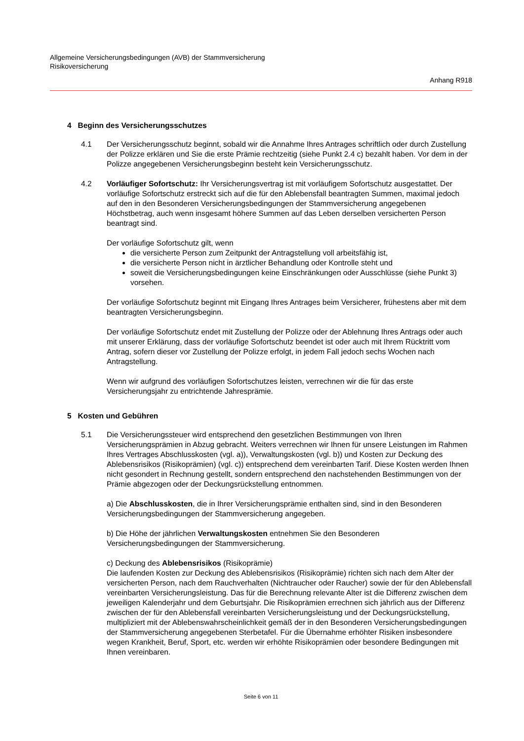Allgemeine Versicherungsbedingungen (AVB) der Stammversicherung
Risikoversicherung
Anhang R918
4 Beginn des Versicherungsschutzes
4.1 Der Versicherungsschutz beginnt, sobald wir die Annahme Ihres Antrages schriftlich oder durch Zustellung der Polizze erklären und Sie die erste Prämie rechtzeitig (siehe Punkt 2.4 c) bezahlt haben. Vor dem in der Polizze angegebenen Versicherungsbeginn besteht kein Versicherungsschutz.
4.2 Vorläufiger Sofortschutz: Ihr Versicherungsvertrag ist mit vorläufigem Sofortschutz ausgestattet. Der vorläufige Sofortschutz erstreckt sich auf die für den Ablebensfall beantragten Summen, maximal jedoch auf den in den Besonderen Versicherungsbedingungen der Stammversicherung angegebenen Höchstbetrag, auch wenn insgesamt höhere Summen auf das Leben derselben versicherten Person beantragt sind.
Der vorläufige Sofortschutz gilt, wenn
die versicherte Person zum Zeitpunkt der Antragstellung voll arbeitsfähig ist,
die versicherte Person nicht in ärztlicher Behandlung oder Kontrolle steht und
soweit die Versicherungsbedingungen keine Einschränkungen oder Ausschlüsse (siehe Punkt 3) vorsehen.
Der vorläufige Sofortschutz beginnt mit Eingang Ihres Antrages beim Versicherer, frühestens aber mit dem beantragten Versicherungsbeginn.
Der vorläufige Sofortschutz endet mit Zustellung der Polizze oder der Ablehnung Ihres Antrags oder auch mit unserer Erklärung, dass der vorläufige Sofortschutz beendet ist oder auch mit Ihrem Rücktritt vom Antrag, sofern dieser vor Zustellung der Polizze erfolgt, in jedem Fall jedoch sechs Wochen nach Antragstellung.
Wenn wir aufgrund des vorläufigen Sofortschutzes leisten, verrechnen wir die für das erste Versicherungsjahr zu entrichtende Jahresprämie.
5 Kosten und Gebühren
5.1 Die Versicherungssteuer wird entsprechend den gesetzlichen Bestimmungen von Ihren Versicherungsprämien in Abzug gebracht. Weiters verrechnen wir Ihnen für unsere Leistungen im Rahmen Ihres Vertrages Abschlusskosten (vgl. a)), Verwaltungskosten (vgl. b)) und Kosten zur Deckung des Ablebensrisikos (Risikoprämien) (vgl. c)) entsprechend dem vereinbarten Tarif. Diese Kosten werden Ihnen nicht gesondert in Rechnung gestellt, sondern entsprechend den nachstehenden Bestimmungen von der Prämie abgezogen oder der Deckungsrückstellung entnommen.
a) Die Abschlusskosten, die in Ihrer Versicherungsprämie enthalten sind, sind in den Besonderen Versicherungsbedingungen der Stammversicherung angegeben.
b) Die Höhe der jährlichen Verwaltungskosten entnehmen Sie den Besonderen Versicherungsbedingungen der Stammversicherung.
c) Deckung des Ablebensrisikos (Risikoprämie)
Die laufenden Kosten zur Deckung des Ablebensrisikos (Risikoprämie) richten sich nach dem Alter der versicherten Person, nach dem Rauchverhalten (Nichtraucher oder Raucher) sowie der für den Ablebensfall vereinbarten Versicherungsleistung. Das für die Berechnung relevante Alter ist die Differenz zwischen dem jeweiligen Kalenderjahr und dem Geburtsjahr. Die Risikoprämien errechnen sich jährlich aus der Differenz zwischen der für den Ablebensfall vereinbarten Versicherungsleistung und der Deckungsrückstellung, multipliziert mit der Ablebenswahrscheinlichkeit gemäß der in den Besonderen Versicherungsbedingungen der Stammversicherung angegebenen Sterbetafel. Für die Übernahme erhöhter Risiken insbesondere wegen Krankheit, Beruf, Sport, etc. werden wir erhöhte Risikoprämien oder besondere Bedingungen mit Ihnen vereinbaren.
Seite 6 von 11